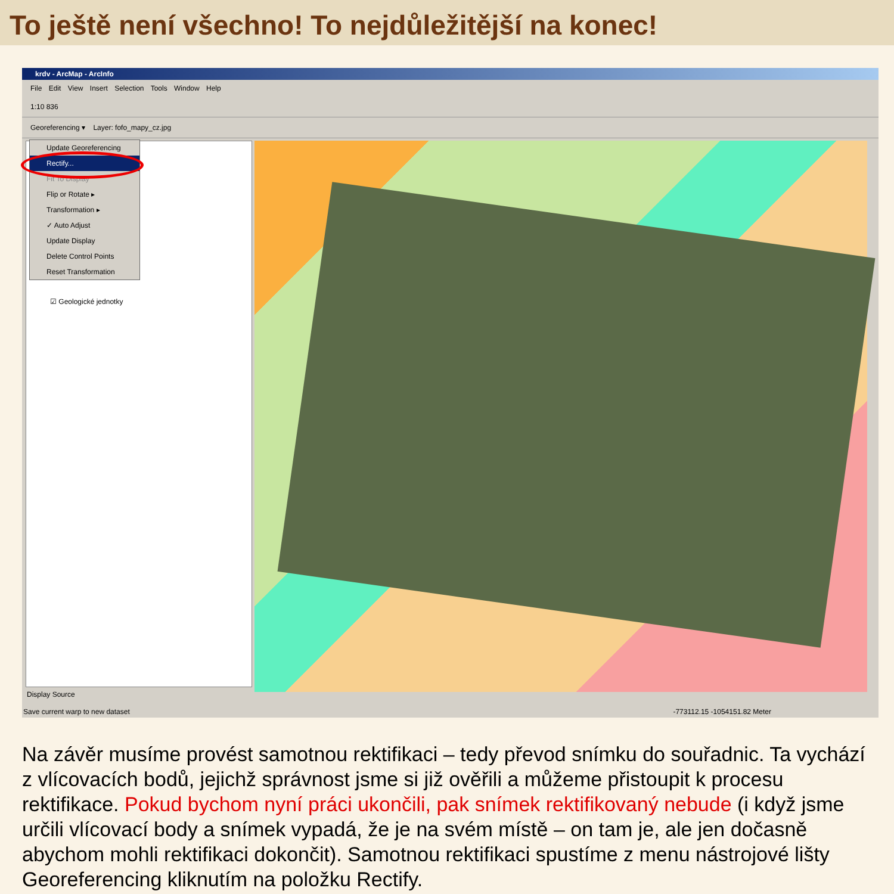To ještě není všechno! To nejdůležitější na konec!
krdv - ArcMap - ArcInfo
File Edit View Insert Selection Tools Window Help
1:10 836
Georeferencing ▾ Layer: fofo_mapy_cz.jpg
☑ Geologické jednotky
Update Georeferencing
Rectify...
Fit To Display
Flip or Rotate ▸
Transformation ▸
✓ Auto Adjust
Update Display
Delete Control Points
Reset Transformation
Display Source
Save current warp to new dataset -773112.15 -1054151.82 Meter
Na závěr musíme provést samotnou rektifikaci – tedy převod snímku do souřadnic. Ta vychází z vlícovacích bodů, jejichž správnost jsme si již ověřili a můžeme přistoupit k procesu rektifikace. Pokud bychom nyní práci ukončili, pak snímek rektifikovaný nebude (i když jsme určili vlícovací body a snímek vypadá, že je na svém místě – on tam je, ale jen dočasně abychom mohli rektifikaci dokončit). Samotnou rektifikaci spustíme z menu nástrojové lišty Georeferencing kliknutím na položku Rectify.